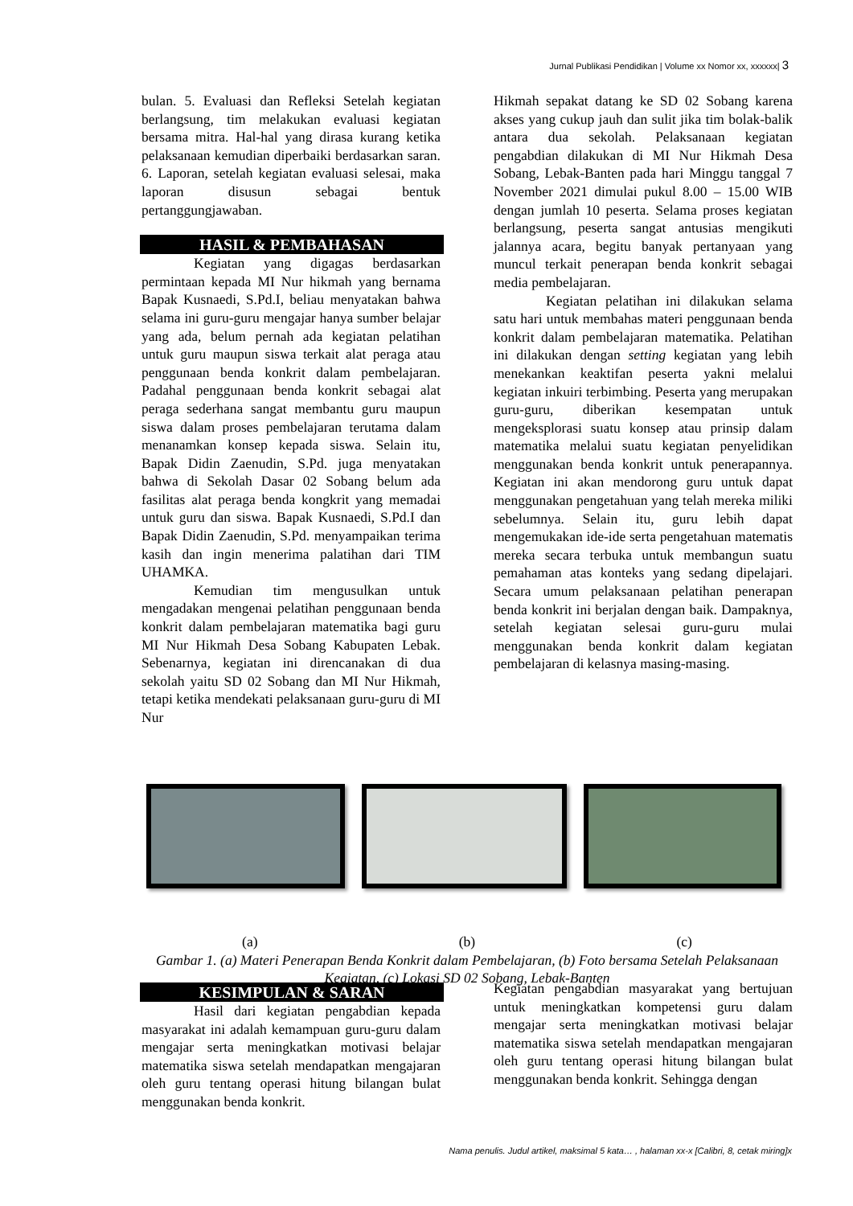Jurnal Publikasi Pendidikan | Volume xx Nomor xx, xxxxxx| 3
bulan. 5. Evaluasi dan Refleksi Setelah kegiatan berlangsung, tim melakukan evaluasi kegiatan bersama mitra. Hal-hal yang dirasa kurang ketika pelaksanaan kemudian diperbaiki berdasarkan saran. 6. Laporan, setelah kegiatan evaluasi selesai, maka laporan disusun sebagai bentuk pertanggungjawaban.
HASIL & PEMBAHASAN
Kegiatan yang digagas berdasarkan permintaan kepada MI Nur hikmah yang bernama Bapak Kusnaedi, S.Pd.I, beliau menyatakan bahwa selama ini guru-guru mengajar hanya sumber belajar yang ada, belum pernah ada kegiatan pelatihan untuk guru maupun siswa terkait alat peraga atau penggunaan benda konkrit dalam pembelajaran. Padahal penggunaan benda konkrit sebagai alat peraga sederhana sangat membantu guru maupun siswa dalam proses pembelajaran terutama dalam menanamkan konsep kepada siswa. Selain itu, Bapak Didin Zaenudin, S.Pd. juga menyatakan bahwa di Sekolah Dasar 02 Sobang belum ada fasilitas alat peraga benda kongkrit yang memadai untuk guru dan siswa. Bapak Kusnaedi, S.Pd.I dan Bapak Didin Zaenudin, S.Pd. menyampaikan terima kasih dan ingin menerima palatihan dari TIM UHAMKA.
Kemudian tim mengusulkan untuk mengadakan mengenai pelatihan penggunaan benda konkrit dalam pembelajaran matematika bagi guru MI Nur Hikmah Desa Sobang Kabupaten Lebak. Sebenarnya, kegiatan ini direncanakan di dua sekolah yaitu SD 02 Sobang dan MI Nur Hikmah, tetapi ketika mendekati pelaksanaan guru-guru di MI Nur
Hikmah sepakat datang ke SD 02 Sobang karena akses yang cukup jauh dan sulit jika tim bolak-balik antara dua sekolah. Pelaksanaan kegiatan pengabdian dilakukan di MI Nur Hikmah Desa Sobang, Lebak-Banten pada hari Minggu tanggal 7 November 2021 dimulai pukul 8.00 – 15.00 WIB dengan jumlah 10 peserta. Selama proses kegiatan berlangsung, peserta sangat antusias mengikuti jalannya acara, begitu banyak pertanyaan yang muncul terkait penerapan benda konkrit sebagai media pembelajaran.
Kegiatan pelatihan ini dilakukan selama satu hari untuk membahas materi penggunaan benda konkrit dalam pembelajaran matematika. Pelatihan ini dilakukan dengan setting kegiatan yang lebih menekankan keaktifan peserta yakni melalui kegiatan inkuiri terbimbing. Peserta yang merupakan guru-guru, diberikan kesempatan untuk mengeksplorasi suatu konsep atau prinsip dalam matematika melalui suatu kegiatan penyelidikan menggunakan benda konkrit untuk penerapannya. Kegiatan ini akan mendorong guru untuk dapat menggunakan pengetahuan yang telah mereka miliki sebelumnya. Selain itu, guru lebih dapat mengemukakan ide-ide serta pengetahuan matematis mereka secara terbuka untuk membangun suatu pemahaman atas konteks yang sedang dipelajari. Secara umum pelaksanaan pelatihan penerapan benda konkrit ini berjalan dengan baik. Dampaknya, setelah kegiatan selesai guru-guru mulai menggunakan benda konkrit dalam kegiatan pembelajaran di kelasnya masing-masing.
(a) (b) (c)
Gambar 1. (a) Materi Penerapan Benda Konkrit dalam Pembelajaran, (b) Foto bersama Setelah Pelaksanaan Kegiatan, (c) Lokasi SD 02 Sobang, Lebak-Banten
KESIMPULAN & SARAN
Hasil dari kegiatan pengabdian kepada masyarakat ini adalah kemampuan guru-guru dalam mengajar serta meningkatkan motivasi belajar matematika siswa setelah mendapatkan mengajaran oleh guru tentang operasi hitung bilangan bulat menggunakan benda konkrit.
Kegiatan pengabdian masyarakat yang bertujuan untuk meningkatkan kompetensi guru dalam mengajar serta meningkatkan motivasi belajar matematika siswa setelah mendapatkan mengajaran oleh guru tentang operasi hitung bilangan bulat menggunakan benda konkrit. Sehingga dengan
Nama penulis. Judul artikel, maksimal 5 kata… , halaman xx-x [Calibri, 8, cetak miring]x